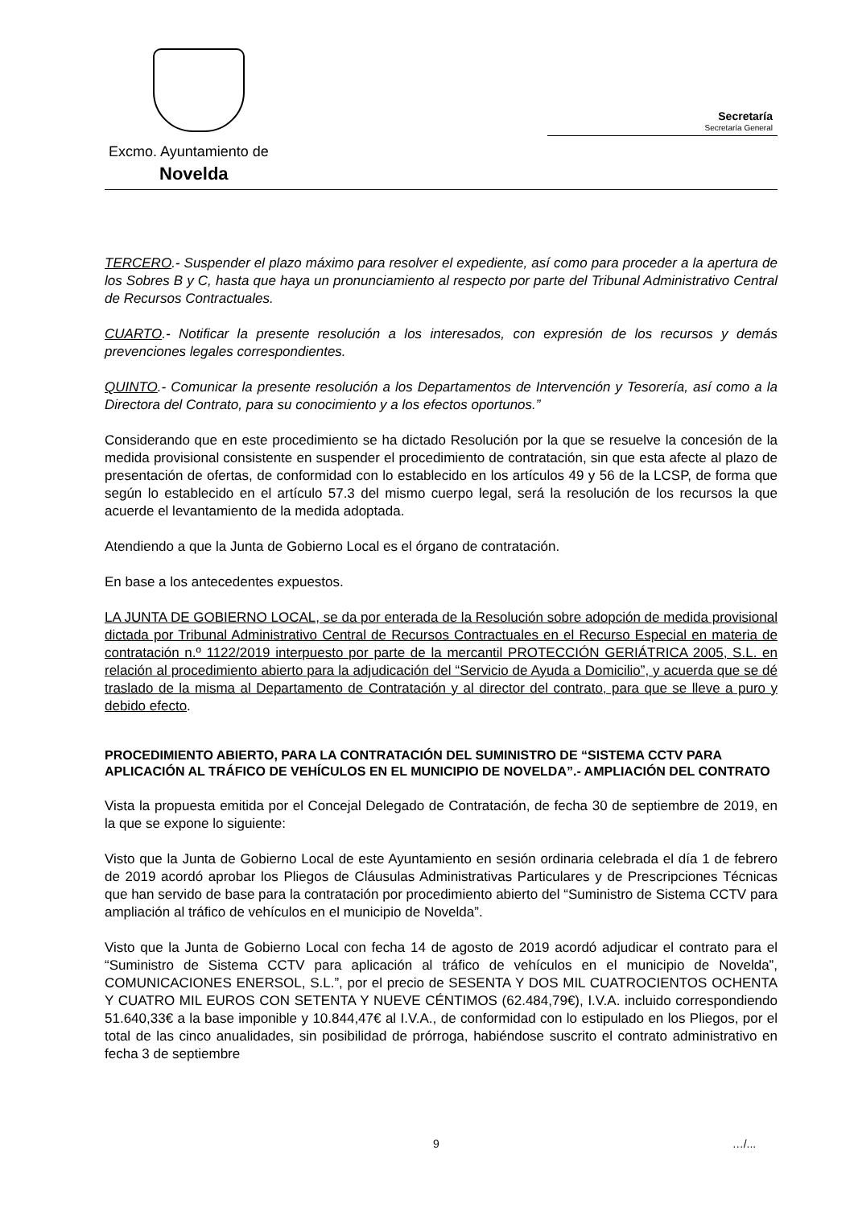Excmo. Ayuntamiento de
Novelda
Secretaría
Secretaría General
TERCERO.- Suspender el plazo máximo para resolver el expediente, así como para proceder a la apertura de los Sobres B y C, hasta que haya un pronunciamiento al respecto por parte del Tribunal Administrativo Central de Recursos Contractuales.
CUARTO.- Notificar la presente resolución a los interesados, con expresión de los recursos y demás prevenciones legales correspondientes.
QUINTO.- Comunicar la presente resolución a los Departamentos de Intervención y Tesorería, así como a la Directora del Contrato, para su conocimiento y a los efectos oportunos.”
Considerando que en este procedimiento se ha dictado Resolución por la que se resuelve la concesión de la medida provisional consistente en suspender el procedimiento de contratación, sin que esta afecte al plazo de presentación de ofertas, de conformidad con lo establecido en los artículos 49 y 56 de la LCSP, de forma que según lo establecido en el artículo 57.3 del mismo cuerpo legal, será la resolución de los recursos la que acuerde el levantamiento de la medida adoptada.
Atendiendo a que la Junta de Gobierno Local es el órgano de contratación.
En base a los antecedentes expuestos.
LA JUNTA DE GOBIERNO LOCAL, se da por enterada de la Resolución sobre adopción de medida provisional dictada por Tribunal Administrativo Central de Recursos Contractuales en el Recurso Especial en materia de contratación n.º 1122/2019 interpuesto por parte de la mercantil PROTECCIÓN GERIÁTRICA 2005, S.L. en relación al procedimiento abierto para la adjudicación del “Servicio de Ayuda a Domicilio”, y acuerda que se dé traslado de la misma al Departamento de Contratación y al director del contrato, para que se lleve a puro y debido efecto.
PROCEDIMIENTO ABIERTO, PARA LA CONTRATACIÓN DEL SUMINISTRO DE “SISTEMA CCTV PARA APLICACIÓN AL TRÁFICO DE VEHÍCULOS EN EL MUNICIPIO DE NOVELDA”.- AMPLIACIÓN DEL CONTRATO
Vista la propuesta emitida por el Concejal Delegado de Contratación, de fecha 30 de septiembre de 2019, en la que se expone lo siguiente:
Visto que la Junta de Gobierno Local de este Ayuntamiento en sesión ordinaria celebrada el día 1 de febrero de 2019 acordó aprobar los Pliegos de Cláusulas Administrativas Particulares y de Prescripciones Técnicas que han servido de base para la contratación por procedimiento abierto del “Suministro de Sistema CCTV para ampliación al tráfico de vehículos en el municipio de Novelda”.
Visto que la Junta de Gobierno Local con fecha 14 de agosto de 2019 acordó adjudicar el contrato para el “Suministro de Sistema CCTV para aplicación al tráfico de vehículos en el municipio de Novelda”, COMUNICACIONES ENERSOL, S.L.”, por el precio de SESENTA Y DOS MIL CUATROCIENTOS OCHENTA Y CUATRO MIL EUROS CON SETENTA Y NUEVE CÉNTIMOS (62.484,79€), I.V.A. incluido correspondiendo 51.640,33€ a la base imponible y 10.844,47€ al I.V.A., de conformidad con lo estipulado en los Pliegos, por el total de las cinco anualidades, sin posibilidad de prórroga, habiéndose suscrito el contrato administrativo en fecha 3 de septiembre
9 …/...